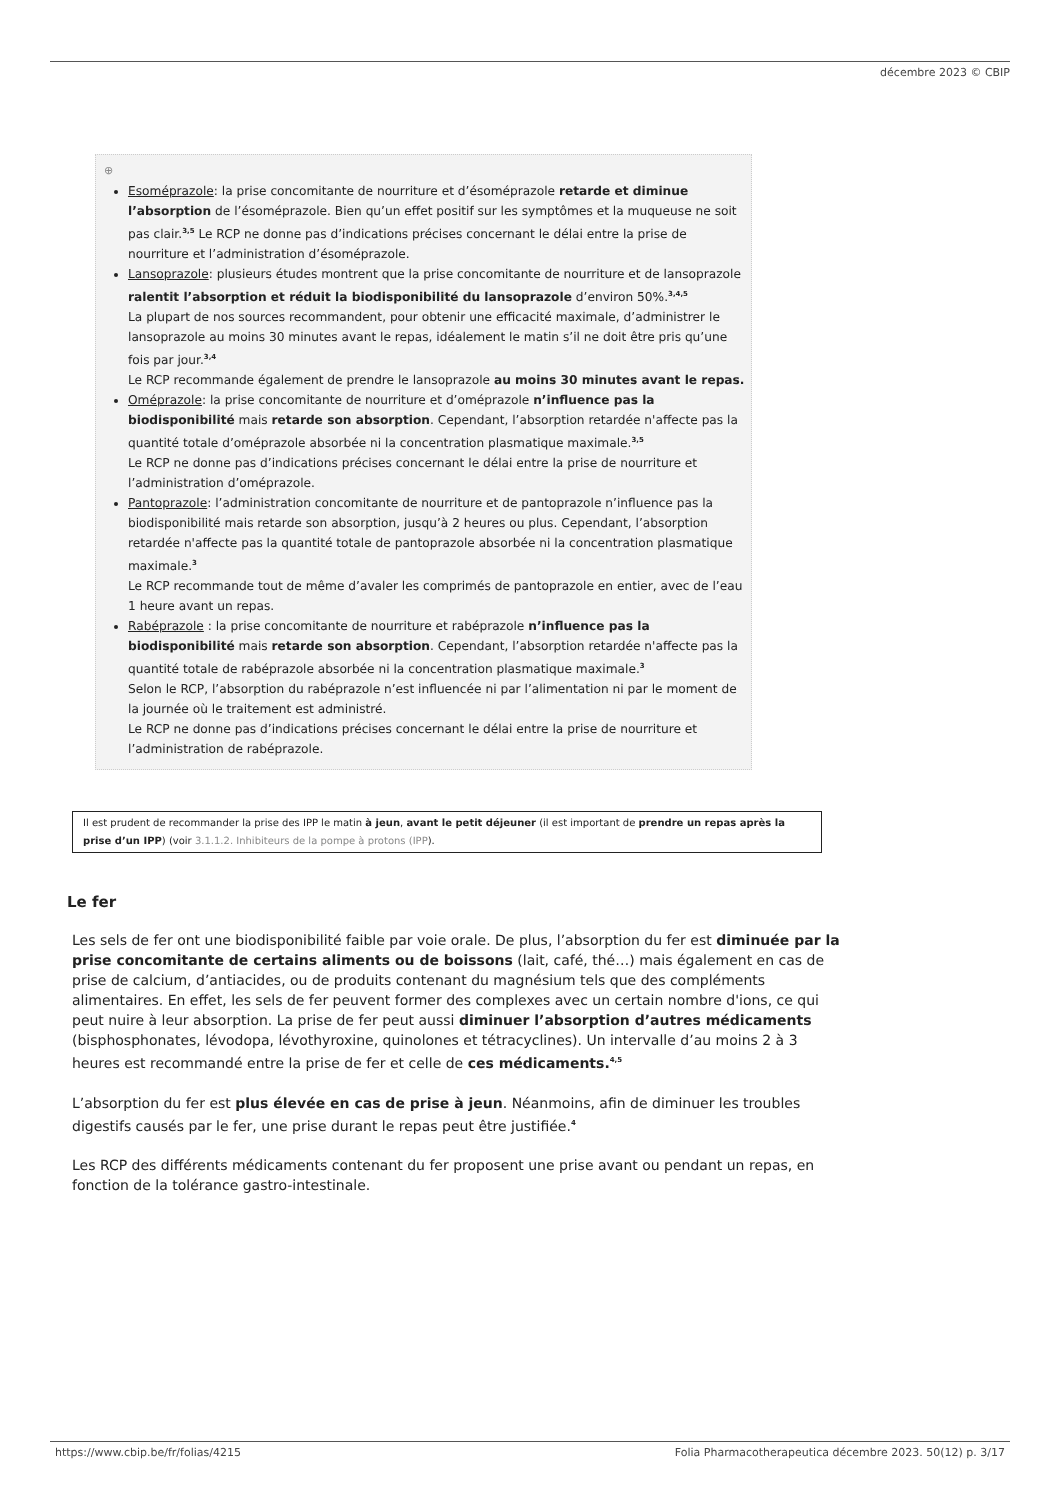décembre 2023 © CBIP
⊕
Esoméprazole: la prise concomitante de nourriture et d’ésoméprazole retarde et diminue l’absorption de l’ésoméprazole. Bien qu’un effet positif sur les symptômes et la muqueuse ne soit pas clair.<sup>3,5</sup> Le RCP ne donne pas d’indications précises concernant le délai entre la prise de nourriture et l’administration d’ésoméprazole.
Lansoprazole: plusieurs études montrent que la prise concomitante de nourriture et de lansoprazole ralentit l’absorption et réduit la biodisponibilité du lansoprazole d’environ 50%.<sup>3,4,5</sup>
La plupart de nos sources recommandent, pour obtenir une efficacité maximale, d’administrer le lansoprazole au moins 30 minutes avant le repas, idéalement le matin s’il ne doit être pris qu’une fois par jour.<sup>3,4</sup>
Le RCP recommande également de prendre le lansoprazole au moins 30 minutes avant le repas.
Oméprazole: la prise concomitante de nourriture et d’oméprazole n’influence pas la biodisponibilité mais retarde son absorption. Cependant, l’absorption retardée n'affecte pas la quantité totale d’oméprazole absorbée ni la concentration plasmatique maximale.<sup>3,5</sup>
Le RCP ne donne pas d’indications précises concernant le délai entre la prise de nourriture et l’administration d’oméprazole.
Pantoprazole: l’administration concomitante de nourriture et de pantoprazole n’influence pas la biodisponibilité mais retarde son absorption, jusqu’à 2 heures ou plus. Cependant, l’absorption retardée n'affecte pas la quantité totale de pantoprazole absorbée ni la concentration plasmatique maximale.<sup>3</sup>
Le RCP recommande tout de même d’avaler les comprimés de pantoprazole en entier, avec de l’eau 1 heure avant un repas.
Rabéprazole : la prise concomitante de nourriture et rabéprazole n’influence pas la biodisponibilité mais retarde son absorption. Cependant, l’absorption retardée n'affecte pas la quantité totale de rabéprazole absorbée ni la concentration plasmatique maximale.<sup>3</sup>
Selon le RCP, l’absorption du rabéprazole n’est influencée ni par l’alimentation ni par le moment de la journée où le traitement est administré.
Le RCP ne donne pas d’indications précises concernant le délai entre la prise de nourriture et l’administration de rabéprazole.
Il est prudent de recommander la prise des IPP le matin à jeun, avant le petit déjeuner (il est important de prendre un repas après la prise d’un IPP) (voir 3.1.1.2. Inhibiteurs de la pompe à protons (IPP).
Le fer
Les sels de fer ont une biodisponibilité faible par voie orale. De plus, l’absorption du fer est diminuée par la prise concomitante de certains aliments ou de boissons (lait, café, thé…) mais également en cas de prise de calcium, d’antiacides, ou de produits contenant du magnésium tels que des compléments alimentaires. En effet, les sels de fer peuvent former des complexes avec un certain nombre d'ions, ce qui peut nuire à leur absorption. La prise de fer peut aussi diminuer l’absorption d’autres médicaments (bisphosphonates, lévodopa, lévothyroxine, quinolones et tétracyclines). Un intervalle d’au moins 2 à 3 heures est recommandé entre la prise de fer et celle de ces médicaments.<sup>4,5</sup>
L’absorption du fer est plus élevée en cas de prise à jeun. Néanmoins, afin de diminuer les troubles digestifs causés par le fer, une prise durant le repas peut être justifiée.<sup>4</sup>
Les RCP des différents médicaments contenant du fer proposent une prise avant ou pendant un repas, en fonction de la tolérance gastro-intestinale.
https://www.cbip.be/fr/folias/4215
Folia Pharmacotherapeutica décembre 2023. 50(12) p. 3/17